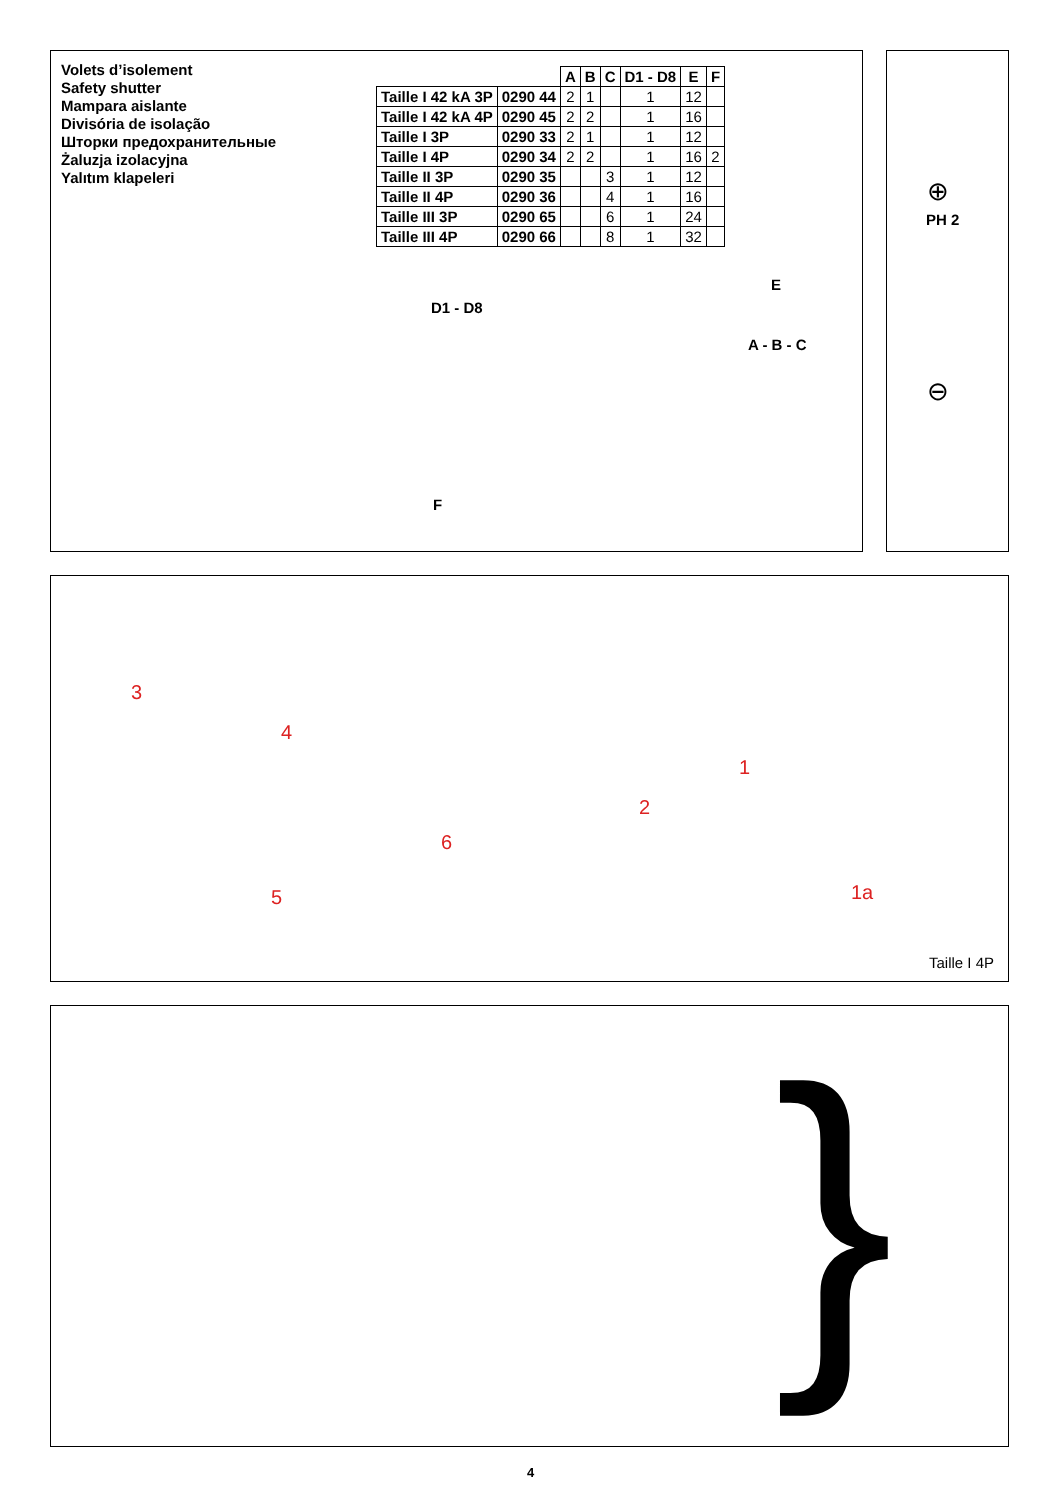Volets d’isolement
Safety shutter
Mampara aislante
Divisória de isolação
Шторки предохранительные
Żaluzja izolacyjna
Yalıtım klapeleri
| | | A | B | C | D1 - D8 | E | F |
| --- | --- | --- | --- | --- | --- | --- | --- |
| Taille I 42 kA 3P | 0290 44 | 2 | 1 | | 1 | 12 | |
| Taille I 42 kA 4P | 0290 45 | 2 | 2 | | 1 | 16 | |
| Taille I 3P | 0290 33 | 2 | 1 | | 1 | 12 | |
| Taille I 4P | 0290 34 | 2 | 2 | | 1 | 16 | 2 |
| Taille II 3P | 0290 35 | | | 3 | 1 | 12 | |
| Taille II 4P | 0290 36 | | | 4 | 1 | 16 | |
| Taille III 3P | 0290 65 | | | 6 | 1 | 24 | |
| Taille III 4P | 0290 66 | | | 8 | 1 | 32 | |
E
D1 - D8
A - B - C
F
⊕
PH 2
⊖
3
4
1
2
6
5 1a
Taille I 4P
}
4